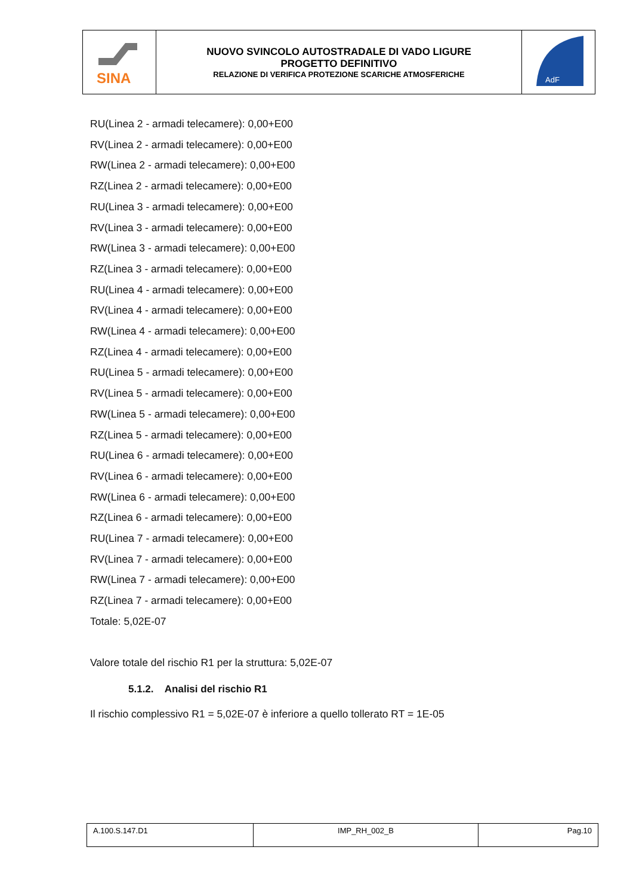| SINA | NUOVO SVINCOLO AUTOSTRADALE DI VADO LIGURE PROGETTO DEFINITIVO RELAZIONE DI VERIFICA PROTEZIONE SCARICHE ATMOSFERICHE | AdF |
RU(Linea 2 - armadi telecamere): 0,00+E00
RV(Linea 2 - armadi telecamere): 0,00+E00
RW(Linea 2 - armadi telecamere): 0,00+E00
RZ(Linea 2 - armadi telecamere): 0,00+E00
RU(Linea 3 - armadi telecamere): 0,00+E00
RV(Linea 3 - armadi telecamere): 0,00+E00
RW(Linea 3 - armadi telecamere): 0,00+E00
RZ(Linea 3 - armadi telecamere): 0,00+E00
RU(Linea 4 - armadi telecamere): 0,00+E00
RV(Linea 4 - armadi telecamere): 0,00+E00
RW(Linea 4 - armadi telecamere): 0,00+E00
RZ(Linea 4 - armadi telecamere): 0,00+E00
RU(Linea 5 - armadi telecamere): 0,00+E00
RV(Linea 5 - armadi telecamere): 0,00+E00
RW(Linea 5 - armadi telecamere): 0,00+E00
RZ(Linea 5 - armadi telecamere): 0,00+E00
RU(Linea 6 - armadi telecamere): 0,00+E00
RV(Linea 6 - armadi telecamere): 0,00+E00
RW(Linea 6 - armadi telecamere): 0,00+E00
RZ(Linea 6 - armadi telecamere): 0,00+E00
RU(Linea 7 - armadi telecamere): 0,00+E00
RV(Linea 7 - armadi telecamere): 0,00+E00
RW(Linea 7 - armadi telecamere): 0,00+E00
RZ(Linea 7 - armadi telecamere): 0,00+E00
Totale: 5,02E-07
Valore totale del rischio R1 per la struttura: 5,02E-07
5.1.2. Analisi del rischio R1
Il rischio complessivo R1 = 5,02E-07 è inferiore a quello tollerato RT = 1E-05
| A.100.S.147.D1 | IMP_RH_002_B | Pag.10 |